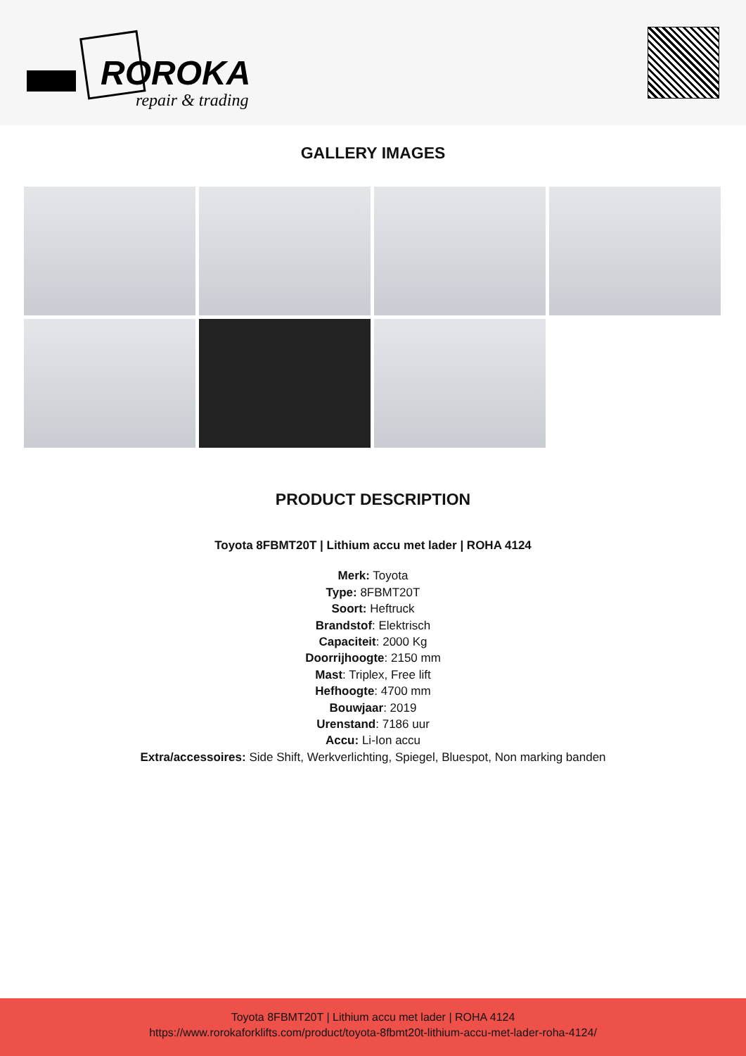ROROKA
repair & trading
GALLERY IMAGES
PRODUCT DESCRIPTION
Toyota 8FBMT20T | Lithium accu met lader | ROHA 4124
Merk: Toyota
Type: 8FBMT20T
Soort: Heftruck
Brandstof: Elektrisch
Capaciteit: 2000 Kg
Doorrijhoogte: 2150 mm
Mast: Triplex, Free lift
Hefhoogte: 4700 mm
Bouwjaar: 2019
Urenstand: 7186 uur
Accu: Li-Ion accu
Extra/accessoires: Side Shift, Werkverlichting, Spiegel, Bluespot, Non marking banden
Toyota 8FBMT20T | Lithium accu met lader | ROHA 4124
https://www.rorokaforklifts.com/product/toyota-8fbmt20t-lithium-accu-met-lader-roha-4124/